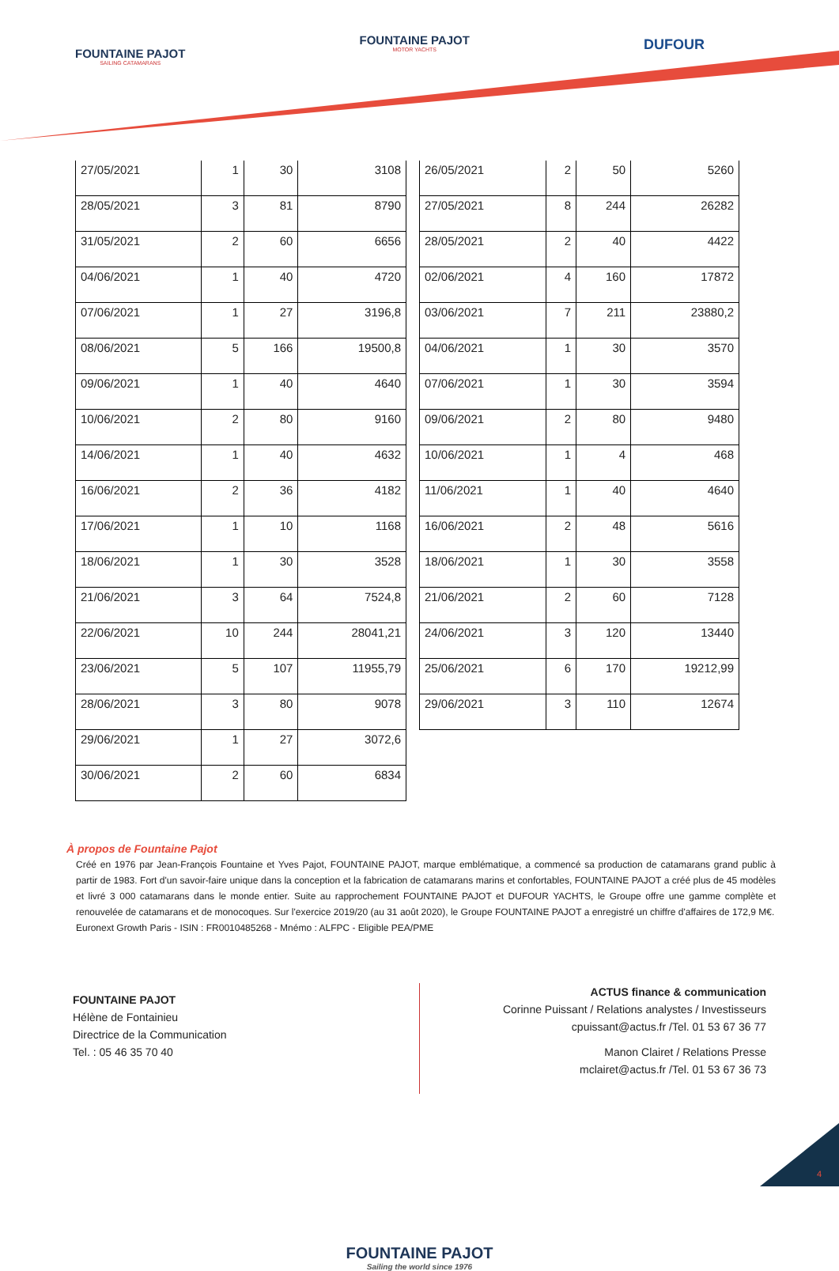FOUNTAINE PAJOT
SAILING CATAMARANS
FOUNTAINE PAJOT
MOTOR YACHTS
DUFOUR
| 27/05/2021 | 1 | 30 | 3108 |
| 28/05/2021 | 3 | 81 | 8790 |
| 31/05/2021 | 2 | 60 | 6656 |
| 04/06/2021 | 1 | 40 | 4720 |
| 07/06/2021 | 1 | 27 | 3196,8 |
| 08/06/2021 | 5 | 166 | 19500,8 |
| 09/06/2021 | 1 | 40 | 4640 |
| 10/06/2021 | 2 | 80 | 9160 |
| 14/06/2021 | 1 | 40 | 4632 |
| 16/06/2021 | 2 | 36 | 4182 |
| 17/06/2021 | 1 | 10 | 1168 |
| 18/06/2021 | 1 | 30 | 3528 |
| 21/06/2021 | 3 | 64 | 7524,8 |
| 22/06/2021 | 10 | 244 | 28041,21 |
| 23/06/2021 | 5 | 107 | 11955,79 |
| 28/06/2021 | 3 | 80 | 9078 |
| 29/06/2021 | 1 | 27 | 3072,6 |
| 30/06/2021 | 2 | 60 | 6834 |
| 26/05/2021 | 2 | 50 | 5260 |
| 27/05/2021 | 8 | 244 | 26282 |
| 28/05/2021 | 2 | 40 | 4422 |
| 02/06/2021 | 4 | 160 | 17872 |
| 03/06/2021 | 7 | 211 | 23880,2 |
| 04/06/2021 | 1 | 30 | 3570 |
| 07/06/2021 | 1 | 30 | 3594 |
| 09/06/2021 | 2 | 80 | 9480 |
| 10/06/2021 | 1 | 4 | 468 |
| 11/06/2021 | 1 | 40 | 4640 |
| 16/06/2021 | 2 | 48 | 5616 |
| 18/06/2021 | 1 | 30 | 3558 |
| 21/06/2021 | 2 | 60 | 7128 |
| 24/06/2021 | 3 | 120 | 13440 |
| 25/06/2021 | 6 | 170 | 19212,99 |
| 29/06/2021 | 3 | 110 | 12674 |
À propos de Fountaine Pajot
Créé en 1976 par Jean-François Fountaine et Yves Pajot, FOUNTAINE PAJOT, marque emblématique, a commencé sa production de catamarans grand public à partir de 1983. Fort d'un savoir-faire unique dans la conception et la fabrication de catamarans marins et confortables, FOUNTAINE PAJOT a créé plus de 45 modèles et livré 3 000 catamarans dans le monde entier. Suite au rapprochement FOUNTAINE PAJOT et DUFOUR YACHTS, le Groupe offre une gamme complète et renouvelée de catamarans et de monocoques. Sur l'exercice 2019/20 (au 31 août 2020), le Groupe FOUNTAINE PAJOT a enregistré un chiffre d'affaires de 172,9 M€.
Euronext Growth Paris - ISIN : FR0010485268 - Mnémo : ALFPC - Eligible PEA/PME
FOUNTAINE PAJOT
Hélène de Fontainieu
Directrice de la Communication
Tel. : 05 46 35 70 40
ACTUS finance & communication
Corinne Puissant / Relations analystes / Investisseurs
cpuissant@actus.fr /Tel. 01 53 67 36 77
Manon Clairet / Relations Presse
mclairet@actus.fr /Tel. 01 53 67 36 73
FOUNTAINE PAJOT
Sailing the world since 1976
4